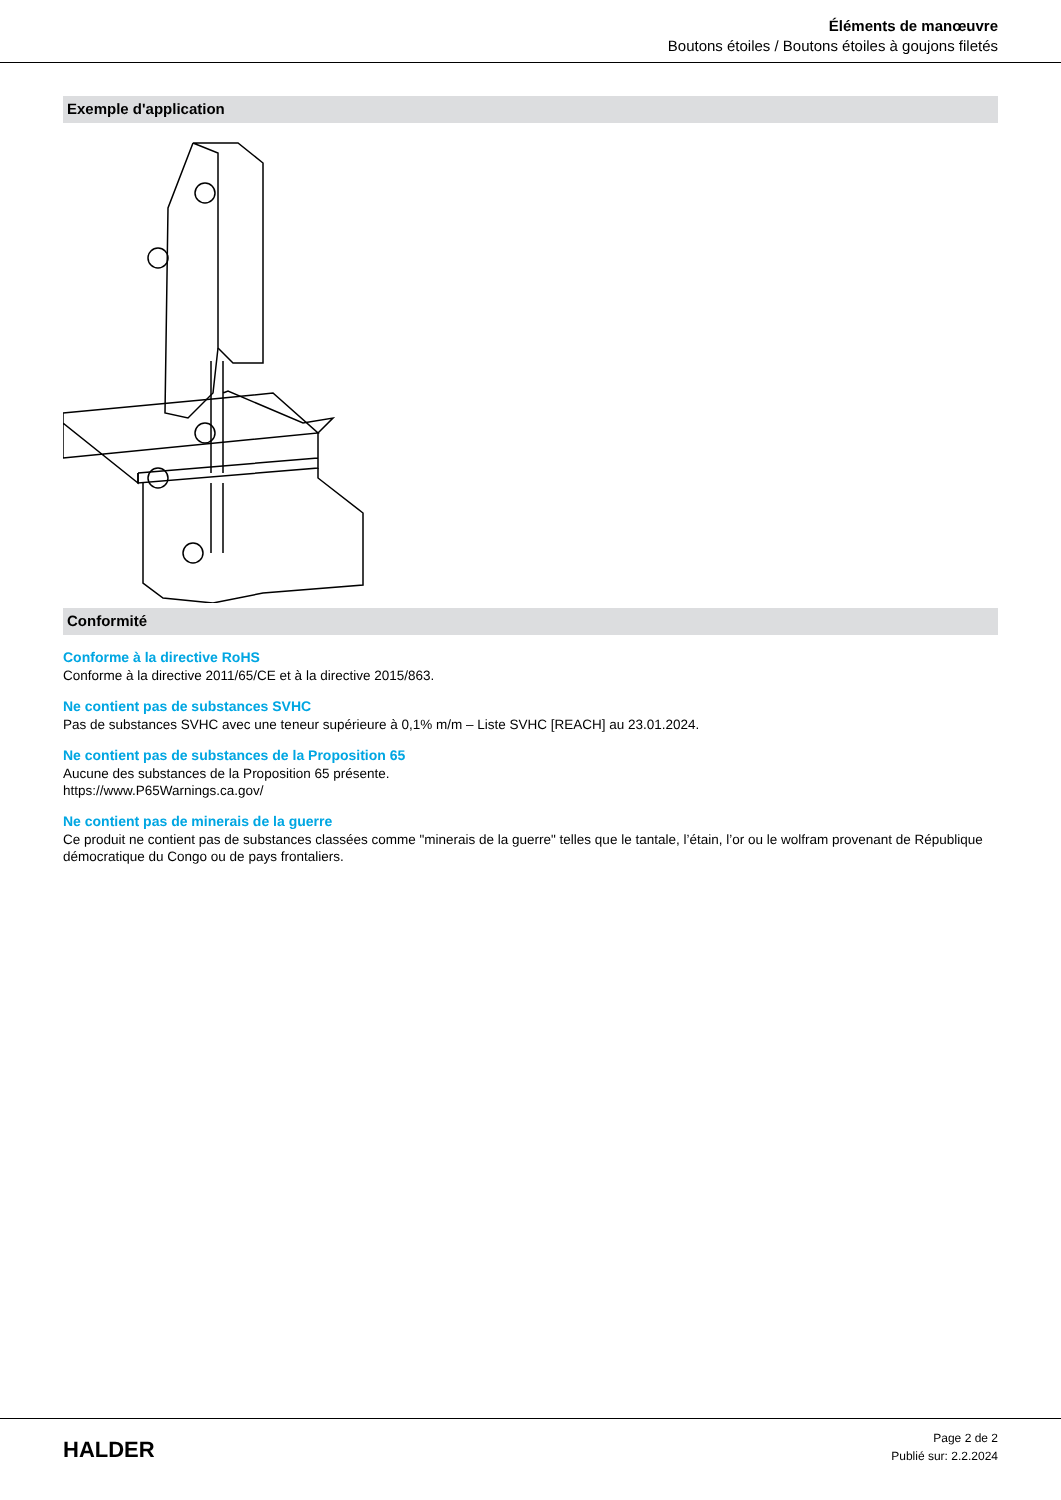Éléments de manœuvre
Boutons étoiles / Boutons étoiles à goujons filetés
Exemple d'application
Conformité
Conforme à la directive RoHS
Conforme à la directive 2011/65/CE et à la directive 2015/863.
Ne contient pas de substances SVHC
Pas de substances SVHC avec une teneur supérieure à 0,1% m/m – Liste SVHC [REACH] au 23.01.2024.
Ne contient pas de substances de la Proposition 65
Aucune des substances de la Proposition 65 présente.
https://www.P65Warnings.ca.gov/
Ne contient pas de minerais de la guerre
Ce produit ne contient pas de substances classées comme "minerais de la guerre" telles que le tantale, l’étain, l’or ou le wolfram provenant de République démocratique du Congo ou de pays frontaliers.
HALDER
Page 2 de 2
Publié sur: 2.2.2024